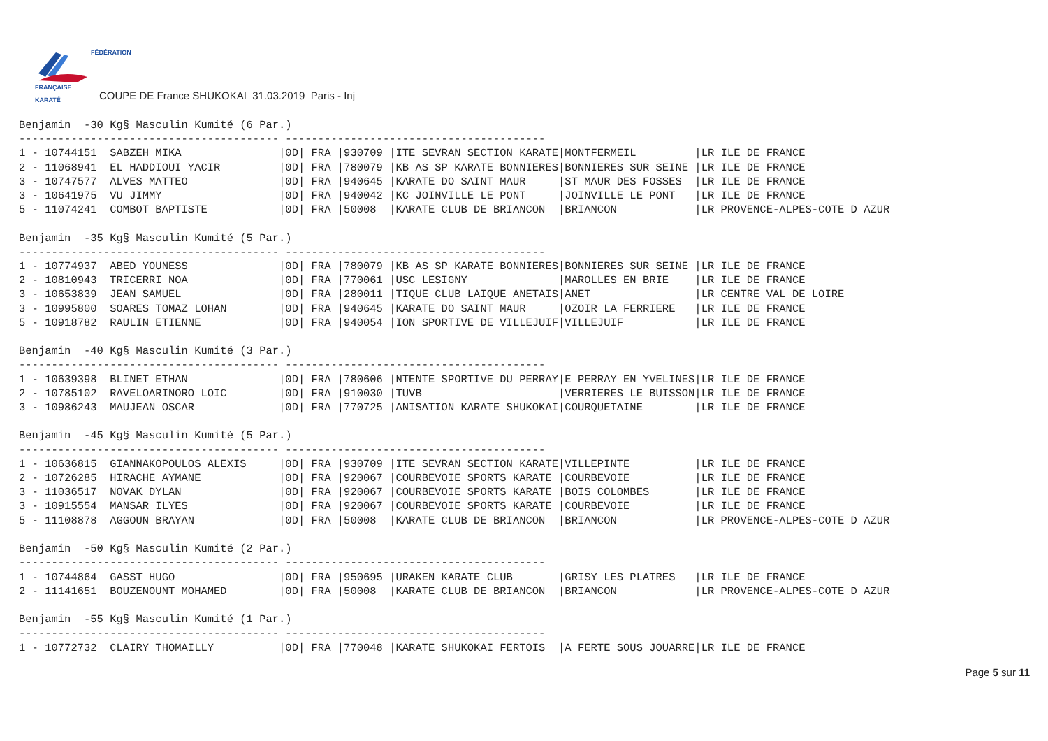FÉDÉRATION
FRANÇAISE
KARATÉ
COUPE DE France SHUKOKAI_31.03.2019_Paris - Inj
Benjamin  -30 Kg§ Masculin Kumité (6 Par.)
---------------------------------------- ----------------------------------------
1 - 10744151  SABZEH MIKA               |0D| FRA |930709 |ITE SEVRAN SECTION KARATE|MONTFERMEIL         |LR ILE DE FRANCE
2 - 11068941  EL HADDIOUI YACIR         |0D| FRA |780079 |KB AS SP KARATE BONNIERES|BONNIERES SUR SEINE |LR ILE DE FRANCE
3 - 10747577  ALVES MATTEO              |0D| FRA |940645 |KARATE DO SAINT MAUR     |ST MAUR DES FOSSES  |LR ILE DE FRANCE
3 - 10641975  VU JIMMY                  |0D| FRA |940042 |KC JOINVILLE LE PONT     |JOINVILLE LE PONT   |LR ILE DE FRANCE
5 - 11074241  COMBOT BAPTISTE           |0D| FRA |50008  |KARATE CLUB DE BRIANCON  |BRIANCON            |LR PROVENCE-ALPES-COTE D AZUR

Benjamin  -35 Kg§ Masculin Kumité (5 Par.)
---------------------------------------- ----------------------------------------
1 - 10774937  ABED YOUNESS              |0D| FRA |780079 |KB AS SP KARATE BONNIERES|BONNIERES SUR SEINE |LR ILE DE FRANCE
2 - 10810943  TRICERRI NOA              |0D| FRA |770061 |USC LESIGNY              |MAROLLES EN BRIE    |LR ILE DE FRANCE
3 - 10653839  JEAN SAMUEL               |0D| FRA |280011 |TIQUE CLUB LAIQUE ANETAIS|ANET                |LR CENTRE VAL DE LOIRE
3 - 10995800  SOARES TOMAZ LOHAN        |0D| FRA |940645 |KARATE DO SAINT MAUR     |OZOIR LA FERRIERE   |LR ILE DE FRANCE
5 - 10918782  RAULIN ETIENNE            |0D| FRA |940054 |ION SPORTIVE DE VILLEJUIF|VILLEJUIF           |LR ILE DE FRANCE

Benjamin  -40 Kg§ Masculin Kumité (3 Par.)
---------------------------------------- ----------------------------------------
1 - 10639398  BLINET ETHAN              |0D| FRA |780606 |NTENTE SPORTIVE DU PERRAY|E PERRAY EN YVELINES|LR ILE DE FRANCE
2 - 10785102  RAVELOARINORO LOIC        |0D| FRA |910030 |TUVB                     |VERRIERES LE BUISSON|LR ILE DE FRANCE
3 - 10986243  MAUJEAN OSCAR             |0D| FRA |770725 |ANISATION KARATE SHUKOKAI|COURQUETAINE        |LR ILE DE FRANCE

Benjamin  -45 Kg§ Masculin Kumité (5 Par.)
---------------------------------------- ----------------------------------------
1 - 10636815  GIANNAKOPOULOS ALEXIS     |0D| FRA |930709 |ITE SEVRAN SECTION KARATE|VILLEPINTE          |LR ILE DE FRANCE
2 - 10726285  HIRACHE AYMANE            |0D| FRA |920067 |COURBEVOIE SPORTS KARATE |COURBEVOIE          |LR ILE DE FRANCE
3 - 11036517  NOVAK DYLAN               |0D| FRA |920067 |COURBEVOIE SPORTS KARATE |BOIS COLOMBES       |LR ILE DE FRANCE
3 - 10915554  MANSAR ILYES              |0D| FRA |920067 |COURBEVOIE SPORTS KARATE |COURBEVOIE          |LR ILE DE FRANCE
5 - 11108878  AGGOUN BRAYAN             |0D| FRA |50008  |KARATE CLUB DE BRIANCON  |BRIANCON            |LR PROVENCE-ALPES-COTE D AZUR

Benjamin  -50 Kg§ Masculin Kumité (2 Par.)
---------------------------------------- ----------------------------------------
1 - 10744864  GASST HUGO                |0D| FRA |950695 |URAKEN KARATE CLUB       |GRISY LES PLATRES   |LR ILE DE FRANCE
2 - 11141651  BOUZENOUNT MOHAMED        |0D| FRA |50008  |KARATE CLUB DE BRIANCON  |BRIANCON            |LR PROVENCE-ALPES-COTE D AZUR

Benjamin  -55 Kg§ Masculin Kumité (1 Par.)
---------------------------------------- ----------------------------------------
1 - 10772732  CLAIRY THOMAILLY          |0D| FRA |770048 |KARATE SHUKOKAI FERTOIS  |A FERTE SOUS JOUARRE|LR ILE DE FRANCE
Page 5 sur 11